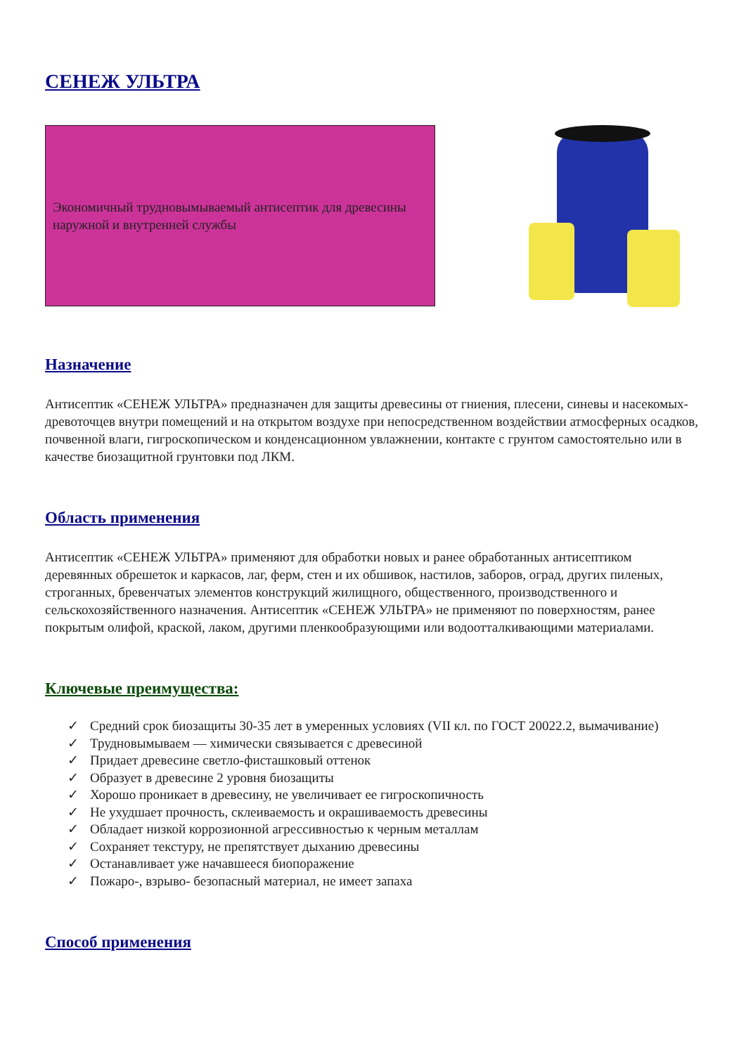СЕНЕЖ УЛЬТРА
Экономичный трудновымываемый антисептик для древесины наружной и внутренней службы
Назначение
Антисептик «СЕНЕЖ УЛЬТРА» предназначен для защиты древесины от гниения, плесени, синевы и насекомых-древоточцев внутри помещений и на открытом воздухе при непосредственном воздействии атмосферных осадков, почвенной влаги, гигроскопическом и конденсационном увлажнении, контакте с грунтом самостоятельно или в качестве биозащитной грунтовки под ЛКМ.
Область применения
Антисептик «СЕНЕЖ УЛЬТРА» применяют для обработки новых и ранее обработанных антисептиком деревянных обрешеток и каркасов, лаг, ферм, стен и их обшивок, настилов, заборов, оград, других пиленых, строганных, бревенчатых элементов конструкций жилищного, общественного, производственного и сельскохозяйственного назначения. Антисептик «СЕНЕЖ УЛЬТРА» не применяют по поверхностям, ранее покрытым олифой, краской, лаком, другими пленкообразующими или водоотталкивающими материалами.
Ключевые преимущества:
✓ Средний срок биозащиты 30-35 лет в умеренных условиях (VII кл. по ГОСТ 20022.2, вымачивание)
✓ Трудновымываем — химически связывается с древесиной
✓ Придает древесине светло-фисташковый оттенок
✓ Образует в древесине 2 уровня биозащиты
✓ Хорошо проникает в древесину, не увеличивает ее гигроскопичность
✓ Не ухудшает прочность, склеиваемость и окрашиваемость древесины
✓ Обладает низкой коррозионной агрессивностью к черным металлам
✓ Сохраняет текстуру, не препятствует дыханию древесины
✓ Останавливает уже начавшееся биопоражение
✓ Пожаро-, взрыво- безопасный материал, не имеет запаха
Способ применения